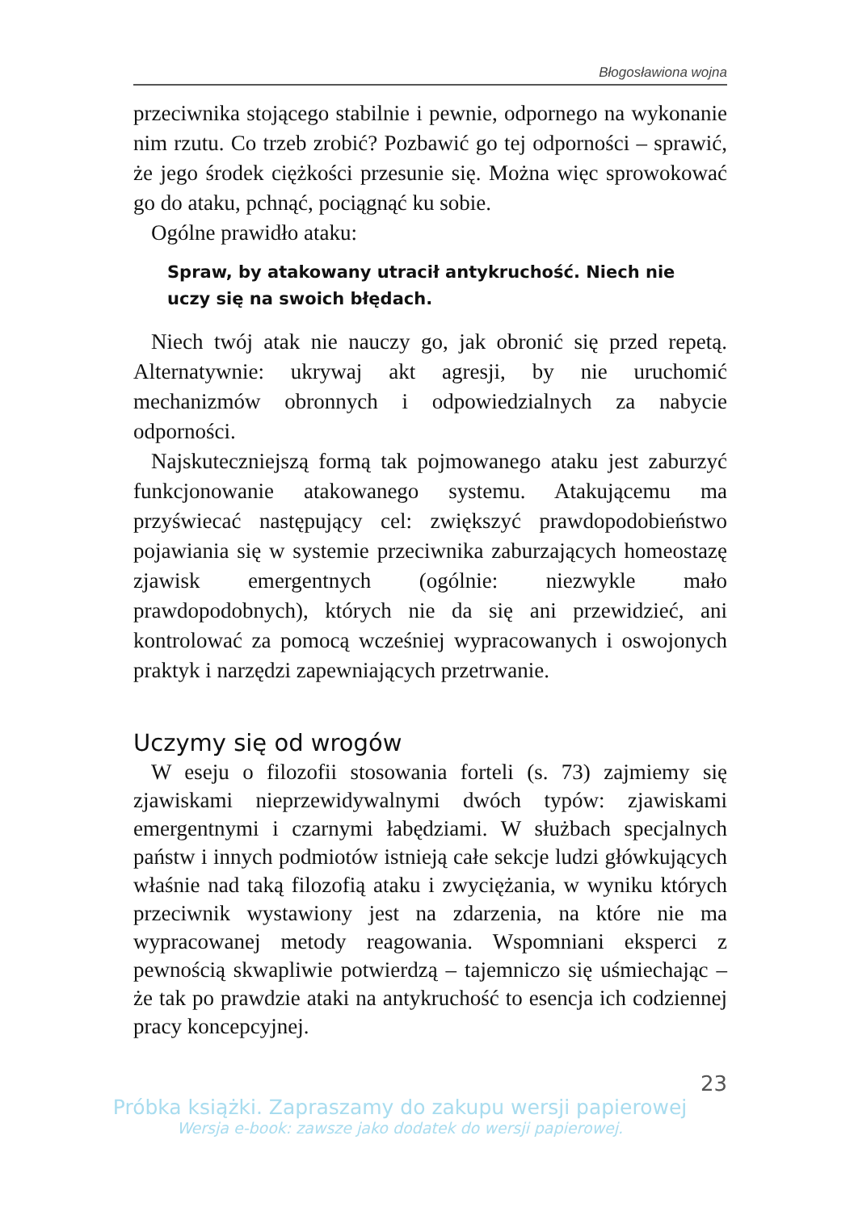Błogosławiona wojna
przeciwnika stojącego stabilnie i pewnie, odpornego na wykonanie nim rzutu. Co trzeb zrobić? Pozbawić go tej odporności – sprawić, że jego środek ciężkości przesunie się. Można więc sprowokować go do ataku, pchnąć, pociągnąć ku sobie.
Ogólne prawidło ataku:
Spraw, by atakowany utracił antykruchość. Niech nie uczy się na swoich błędach.
Niech twój atak nie nauczy go, jak obronić się przed repetą. Alternatywnie: ukrywaj akt agresji, by nie uruchomić mechanizmów obronnych i odpowiedzialnych za nabycie odporności.
Najskuteczniejszą formą tak pojmowanego ataku jest zaburzyć funkcjonowanie atakowanego systemu. Atakującemu ma przyświecać następujący cel: zwiększyć prawdopodobieństwo pojawiania się w systemie przeciwnika zaburzających homeostazę zjawisk emergentnych (ogólnie: niezwykle mało prawdopodobnych), których nie da się ani przewidzieć, ani kontrolować za pomocą wcześniej wypracowanych i oswojonych praktyk i narzędzi zapewniających przetrwanie.
Uczymy się od wrogów
W eseju o filozofii stosowania forteli (s. 73) zajmiemy się zjawiskami nieprzewidywalnymi dwóch typów: zjawiskami emergentnymi i czarnymi łabędziami. W służbach specjalnych państw i innych podmiotów istnieją całe sekcje ludzi główkujących właśnie nad taką filozofią ataku i zwyciężania, w wyniku których przeciwnik wystawiony jest na zdarzenia, na które nie ma wypracowanej metody reagowania. Wspomniani eksperci z pewnością skwapliwie potwierdzą – tajemniczo się uśmiechając – że tak po prawdzie ataki na antykruchość to esencja ich codziennej pracy koncepcyjnej.
23
Próbka książki. Zapraszamy do zakupu wersji papierowej
Wersja e-book: zawsze jako dodatek do wersji papierowej.